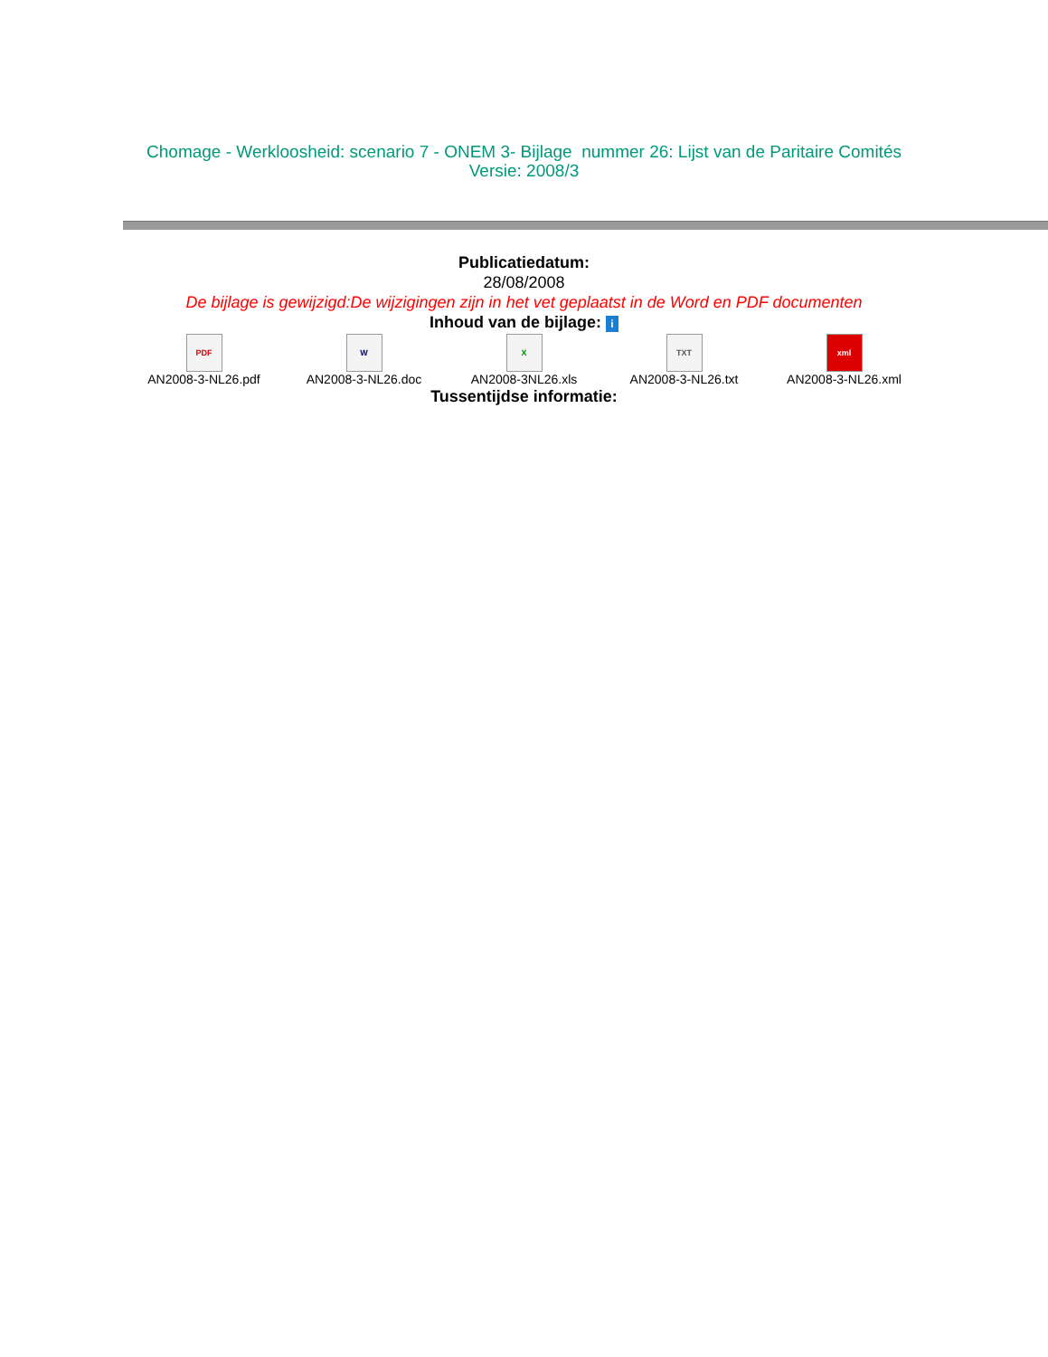Chomage - Werkloosheid: scenario 7 - ONEM 3- Bijlage nummer 26: Lijst van de Paritaire Comités
Versie: 2008/3
Publicatiedatum:
28/08/2008
De bijlage is gewijzigd:De wijzigingen zijn in het vet geplaatst in de Word en PDF documenten
Inhoud van de bijlage: i
PDF
AN2008-3-NL26.pdf
W
AN2008-3-NL26.doc
X
AN2008-3NL26.xls
TXT
AN2008-3-NL26.txt
xml
AN2008-3-NL26.xml
Tussentijdse informatie: